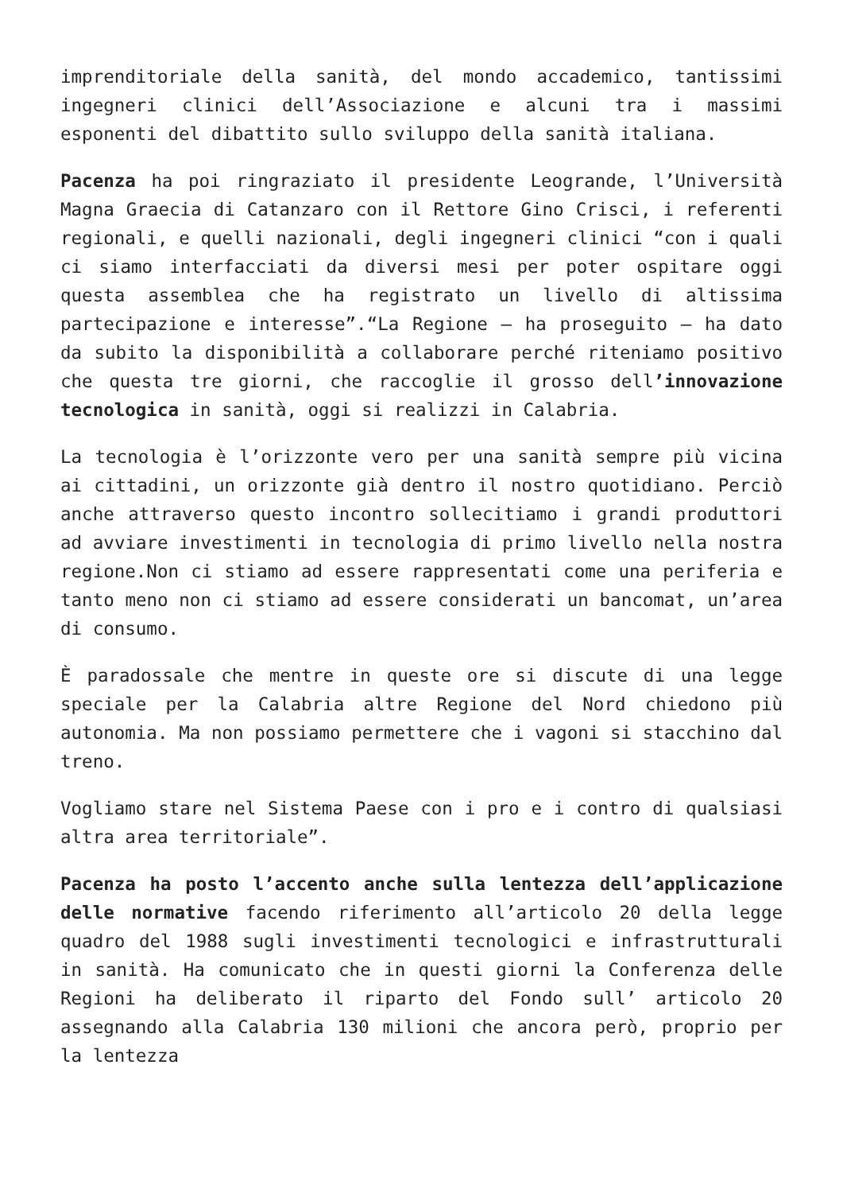imprenditoriale della sanità, del mondo accademico, tantissimi ingegneri clinici dell’Associazione e alcuni tra i massimi esponenti del dibattito sullo sviluppo della sanità italiana.
Pacenza ha poi ringraziato il presidente Leogrande, l’Università Magna Graecia di Catanzaro con il Rettore Gino Crisci, i referenti regionali, e quelli nazionali, degli ingegneri clinici “con i quali ci siamo interfacciati da diversi mesi per poter ospitare oggi questa assemblea che ha registrato un livello di altissima partecipazione e interesse”.“La Regione – ha proseguito – ha dato da subito la disponibilità a collaborare perché riteniamo positivo che questa tre giorni, che raccoglie il grosso dell’innovazione tecnologica in sanità, oggi si realizzi in Calabria.
La tecnologia è l’orizzonte vero per una sanità sempre più vicina ai cittadini, un orizzonte già dentro il nostro quotidiano. Perciò anche attraverso questo incontro sollecitiamo i grandi produttori ad avviare investimenti in tecnologia di primo livello nella nostra regione.Non ci stiamo ad essere rappresentati come una periferia e tanto meno non ci stiamo ad essere considerati un bancomat, un’area di consumo.
È paradossale che mentre in queste ore si discute di una legge speciale per la Calabria altre Regione del Nord chiedono più autonomia. Ma non possiamo permettere che i vagoni si stacchino dal treno.
Vogliamo stare nel Sistema Paese con i pro e i contro di qualsiasi altra area territoriale”.
Pacenza ha posto l’accento anche sulla lentezza dell’applicazione delle normative facendo riferimento all’articolo 20 della legge quadro del 1988 sugli investimenti tecnologici e infrastrutturali in sanità. Ha comunicato che in questi giorni la Conferenza delle Regioni ha deliberato il riparto del Fondo sull’ articolo 20 assegnando alla Calabria 130 milioni che ancora però, proprio per la lentezza